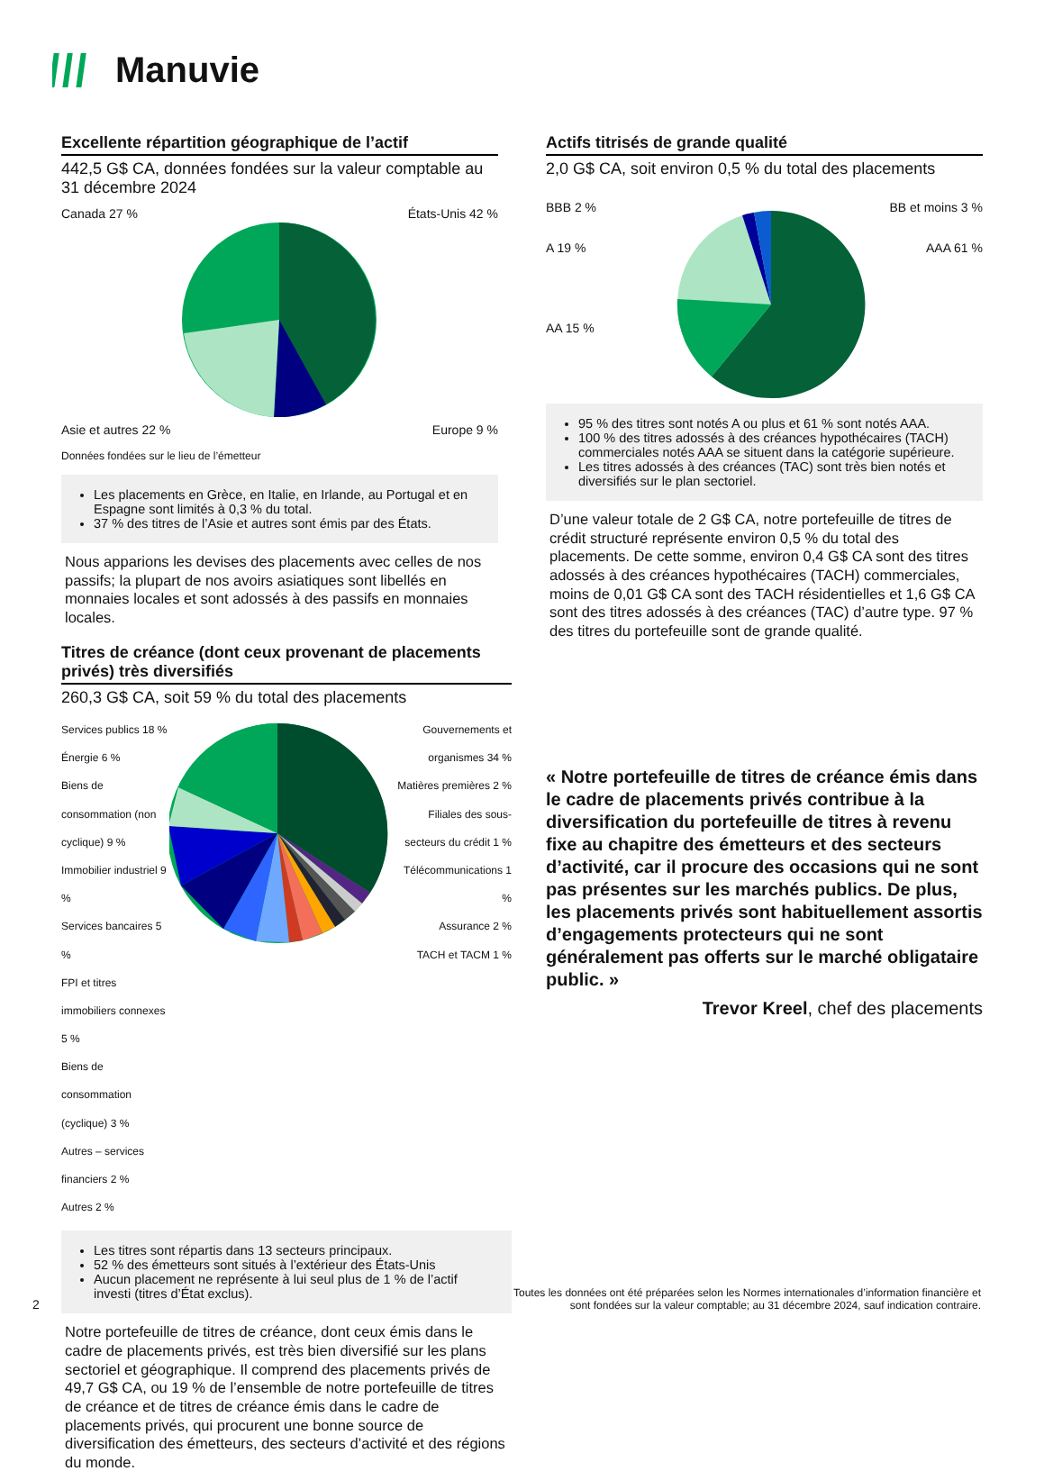Manuvie
Excellente répartition géographique de l’actif
442,5 G$ CA, données fondées sur la valeur comptable au 31 décembre 2024
Canada 27 % États-Unis 42 %
Asie et autres 22 % Europe 9 %
Données fondées sur le lieu de l’émetteur
Les placements en Grèce, en Italie, en Irlande, au Portugal et en Espagne sont limités à 0,3 % du total.
37 % des titres de l’Asie et autres sont émis par des États.
Nous apparions les devises des placements avec celles de nos passifs; la plupart de nos avoirs asiatiques sont libellés en monnaies locales et sont adossés à des passifs en monnaies locales.
Actifs titrisés de grande qualité
2,0 G$ CA, soit environ 0,5 % du total des placements
BBB 2 %
A 19 %
AA 15 %
BB et moins 3 %
AAA 61 %
95 % des titres sont notés A ou plus et 61 % sont notés AAA.
100 % des titres adossés à des créances hypothécaires (TACH) commerciales notés AAA se situent dans la catégorie supérieure.
Les titres adossés à des créances (TAC) sont très bien notés et diversifiés sur le plan sectoriel.
D’une valeur totale de 2 G$ CA, notre portefeuille de titres de crédit structuré représente environ 0,5 % du total des placements. De cette somme, environ 0,4 G$ CA sont des titres adossés à des créances hypothécaires (TACH) commerciales, moins de 0,01 G$ CA sont des TACH résidentielles et 1,6 G$ CA sont des titres adossés à des créances (TAC) d’autre type. 97 % des titres du portefeuille sont de grande qualité.
« Notre portefeuille de titres de créance émis dans le cadre de placements privés contribue à la diversification du portefeuille de titres à revenu fixe au chapitre des émetteurs et des secteurs d’activité, car il procure des occasions qui ne sont pas présentes sur les marchés publics. De plus, les placements privés sont habituellement assortis d’engagements protecteurs qui ne sont généralement pas offerts sur le marché obligataire public. »
Trevor Kreel, chef des placements
Titres de créance (dont ceux provenant de placements privés) très diversifiés
260,3 G$ CA, soit 59 % du total des placements
Services publics 18 %
Énergie 6 %
Biens de consommation (non cyclique) 9 %
Immobilier industriel 9 %
Services bancaires 5 %
FPI et titres immobiliers connexes 5 %
Biens de consommation (cyclique) 3 %
Autres – services financiers 2 %
Autres 2 %
Gouvernements et organismes 34 %
Matières premières 2 %
Filiales des sous-secteurs du crédit 1 %
Télécommunications 1 %
Assurance 2 %
TACH et TACM 1 %
Les titres sont répartis dans 13 secteurs principaux.
52 % des émetteurs sont situés à l’extérieur des États-Unis
Aucun placement ne représente à lui seul plus de 1 % de l’actif investi (titres d’État exclus).
Notre portefeuille de titres de créance, dont ceux émis dans le cadre de placements privés, est très bien diversifié sur les plans sectoriel et géographique. Il comprend des placements privés de 49,7 G$ CA, ou 19 % de l’ensemble de notre portefeuille de titres de créance et de titres de créance émis dans le cadre de placements privés, qui procurent une bonne source de diversification des émetteurs, des secteurs d’activité et des régions du monde.
2 Toutes les données ont été préparées selon les Normes internationales d’information financière et
sont fondées sur la valeur comptable; au 31 décembre 2024, sauf indication contraire.